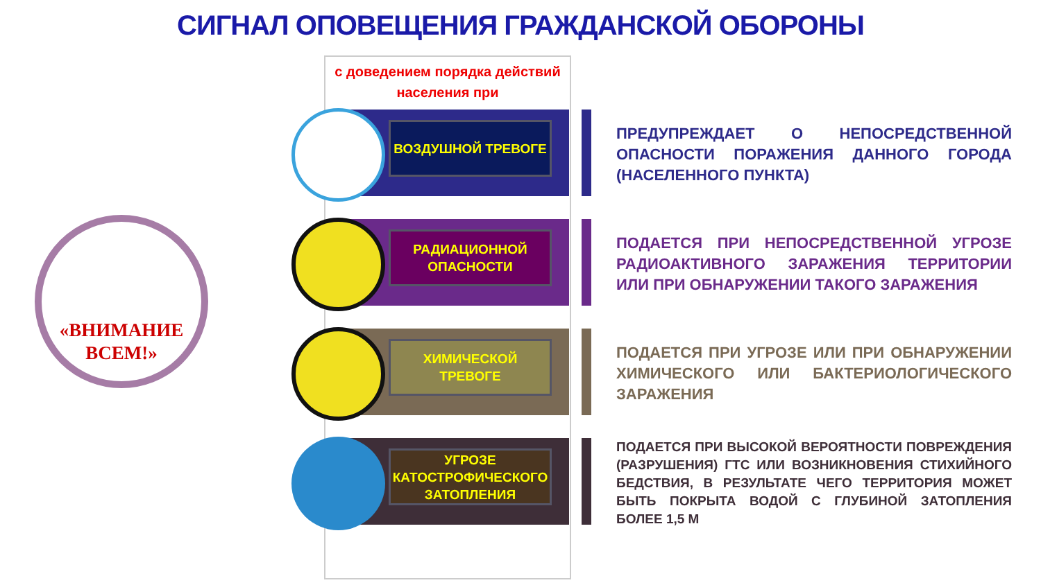СИГНАЛ ОПОВЕЩЕНИЯ ГРАЖДАНСКОЙ ОБОРОНЫ
с доведением порядка действий населения при
«ВНИМАНИЕ ВСЕМ!»
ВОЗДУШНОЙ ТРЕВОГЕ
ПРЕДУПРЕЖДАЕТ О НЕПОСРЕДСТВЕННОЙ ОПАСНОСТИ ПОРАЖЕНИЯ ДАННОГО ГОРОДА (НАСЕЛЕННОГО ПУНКТА)
РАДИАЦИОННОЙ ОПАСНОСТИ
ПОДАЕТСЯ ПРИ НЕПОСРЕДСТВЕННОЙ УГРОЗЕ РАДИОАКТИВНОГО ЗАРАЖЕНИЯ ТЕРРИТОРИИ ИЛИ ПРИ ОБНАРУЖЕНИИ ТАКОГО ЗАРАЖЕНИЯ
ХИМИЧЕСКОЙ ТРЕВОГЕ
ПОДАЕТСЯ ПРИ УГРОЗЕ ИЛИ ПРИ ОБНАРУЖЕНИИ ХИМИЧЕСКОГО ИЛИ БАКТЕРИОЛОГИЧЕСКОГО ЗАРАЖЕНИЯ
УГРОЗЕ КАТОСТРОФИЧЕСКОГО ЗАТОПЛЕНИЯ
ПОДАЕТСЯ ПРИ ВЫСОКОЙ ВЕРОЯТНОСТИ ПОВРЕЖДЕНИЯ (РАЗРУШЕНИЯ) ГТС ИЛИ ВОЗНИКНОВЕНИЯ СТИХИЙНОГО БЕДСТВИЯ, В РЕЗУЛЬТАТЕ ЧЕГО ТЕРРИТОРИЯ МОЖЕТ БЫТЬ ПОКРЫТА ВОДОЙ С ГЛУБИНОЙ ЗАТОПЛЕНИЯ БОЛЕЕ 1,5 М